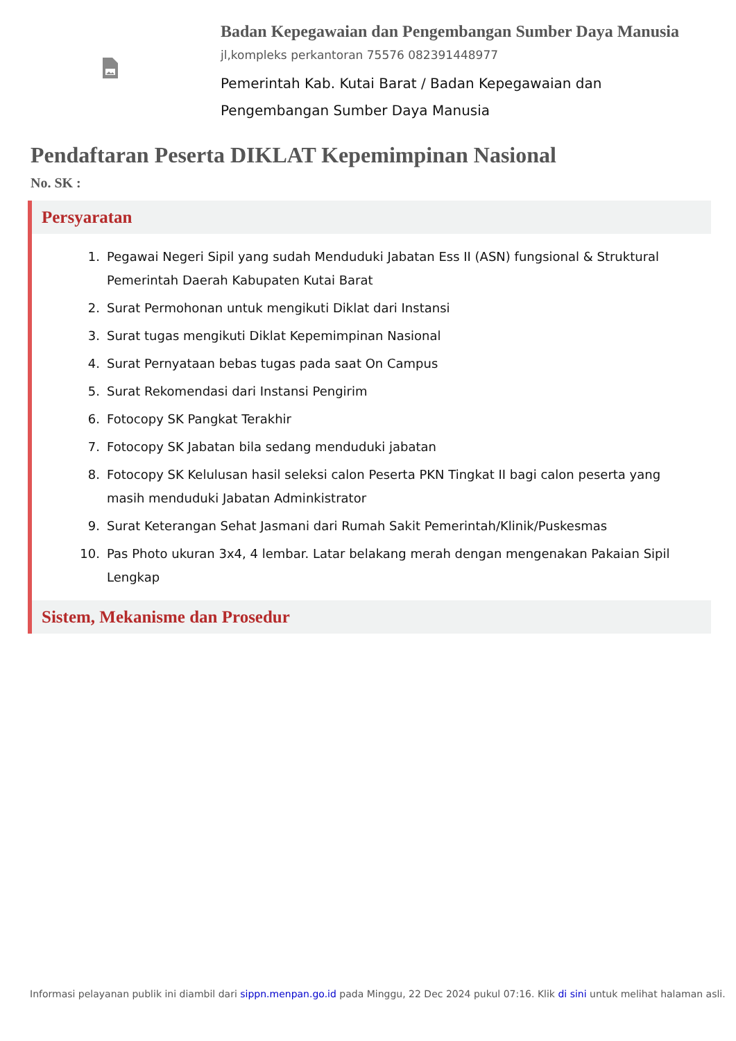Badan Kepegawaian dan Pengembangan Sumber Daya Manusia
jl,kompleks perkantoran 75576 082391448977
Pemerintah Kab. Kutai Barat / Badan Kepegawaian dan
Pengembangan Sumber Daya Manusia
Pendaftaran Peserta DIKLAT Kepemimpinan Nasional
No. SK :
Persyaratan
1. Pegawai Negeri Sipil yang sudah Menduduki Jabatan Ess II (ASN) fungsional & Struktural Pemerintah Daerah Kabupaten Kutai Barat
2. Surat Permohonan untuk mengikuti Diklat dari Instansi
3. Surat tugas mengikuti Diklat Kepemimpinan Nasional
4. Surat Pernyataan bebas tugas pada saat On Campus
5. Surat Rekomendasi dari Instansi Pengirim
6. Fotocopy SK Pangkat Terakhir
7. Fotocopy SK Jabatan bila sedang menduduki jabatan
8. Fotocopy SK Kelulusan hasil seleksi calon Peserta PKN Tingkat II bagi calon peserta yang masih menduduki Jabatan Adminkistrator
9. Surat Keterangan Sehat Jasmani dari Rumah Sakit Pemerintah/Klinik/Puskesmas
10. Pas Photo ukuran 3x4, 4 lembar. Latar belakang merah dengan mengenakan Pakaian Sipil Lengkap
Sistem, Mekanisme dan Prosedur
Informasi pelayanan publik ini diambil dari sippn.menpan.go.id pada Minggu, 22 Dec 2024 pukul 07:16. Klik di sini untuk melihat halaman asli.